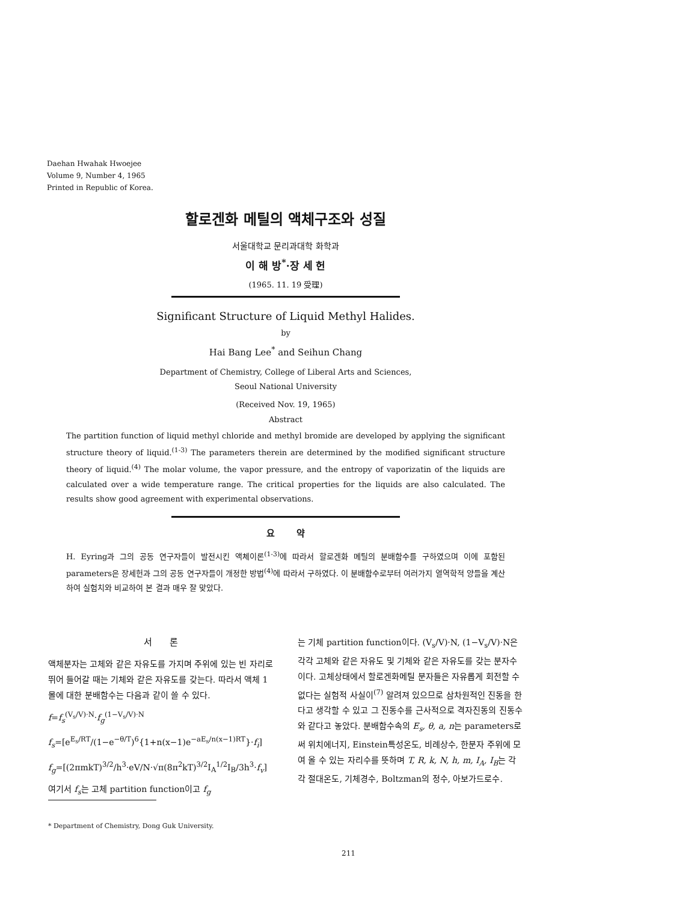Daehan Hwahak Hwoejee
Volume 9, Number 4, 1965
Printed in Republic of Korea.
할로겐화 메틸의 액체구조와 성질
서울대학교 문리과대학 화학과
이 해 방<sup>*</sup>·장 세 헌
(1965. 11. 19 受理)
Significant Structure of Liquid Methyl Halides.
by
Hai Bang Lee<sup>*</sup> and Seihun Chang
Department of Chemistry, College of Liberal Arts and Sciences,
Seoul National University
(Received Nov. 19, 1965)
Abstract
The partition function of liquid methyl chloride and methyl bromide are developed by applying the significant structure theory of liquid.<sup>(1-3)</sup> The parameters therein are determined by the modified significant structure theory of liquid.<sup>(4)</sup> The molar volume, the vapor pressure, and the entropy of vaporizatin of the liquids are calculated over a wide temperature range. The critical properties for the liquids are also calculated. The results show good agreement with experimental observations.
요 약
H. Eyring과 그의 공동 연구자들이 발전시킨 액체이론<sup>(1-3)</sup>에 따라서 할로겐화 메틸의 분배함수를 구하였으며 이에 포함된 parameters은 장세헌과 그의 공동 연구자들이 개정한 방법<sup>(4)</sup>에 따라서 구하였다. 이 분배함수로부터 여러가지 열역학적 양들을 계산하여 실험치와 비교하여 본 결과 매우 잘 맞았다.
서 론
액체분자는 고체와 같은 자유도를 가지며 주위에 있는 빈 자리로 뛰어 들어갈 때는 기체와 같은 자유도를 갖는다. 따라서 액체 1몰에 대한 분배함수는 다음과 같이 쓸 수 있다.
f=f<sub>s</sub><sup>(V<sub>s</sub>/V)·N</sup>·f<sub>g</sub><sup>(1−V<sub>s</sub>/V)·N</sup>
f<sub>s</sub>=[e<sup>E<sub>s</sub>/RT</sup>/(1−e<sup>−θ/T</sup>)<sup>6</sup>{1+n(x−1)e<sup>−aE<sub>s</sub>/n(x−1)RT</sup>}·f<sub>i</sub>]
f<sub>g</sub>=[(2πmkT)<sup>3/2</sup>/h<sup>3</sup>·eV/N·√π(8π<sup>2</sup>kT)<sup>3/2</sup>I<sub>A</sub><sup>1/2</sup>I<sub>B</sub>/3h<sup>3</sup>·f<sub>v</sub>]
여기서 f<sub>s</sub>는 고체 partition function이고 f<sub>g</sub>
* Department of Chemistry, Dong Guk University.
는 기체 partition function이다. (V<sub>s</sub>/V)·N, (1−V<sub>s</sub>/V)·N은 각각 고체와 같은 자유도 및 기체와 같은 자유도를 갖는 분자수이다. 고체상태에서 할로겐화메틸 분자들은 자유롭게 회전할 수 없다는 실험적 사실이<sup>(7)</sup> 알려져 있으므로 삼차원적인 진동을 한다고 생각할 수 있고 그 진동수를 근사적으로 격자진동의 진동수와 같다고 놓았다. 분배함수속의 E<sub>s</sub>, θ, a, n는 parameters로써 위치에너지, Einstein특성온도, 비례상수, 한분자 주위에 모여 올 수 있는 자리수를 뜻하며 T, R, k, N, h, m, I<sub>A</sub>, I<sub>B</sub>는 각각 절대온도, 기체경수, Boltzman의 정수, 아보가드로수.
211